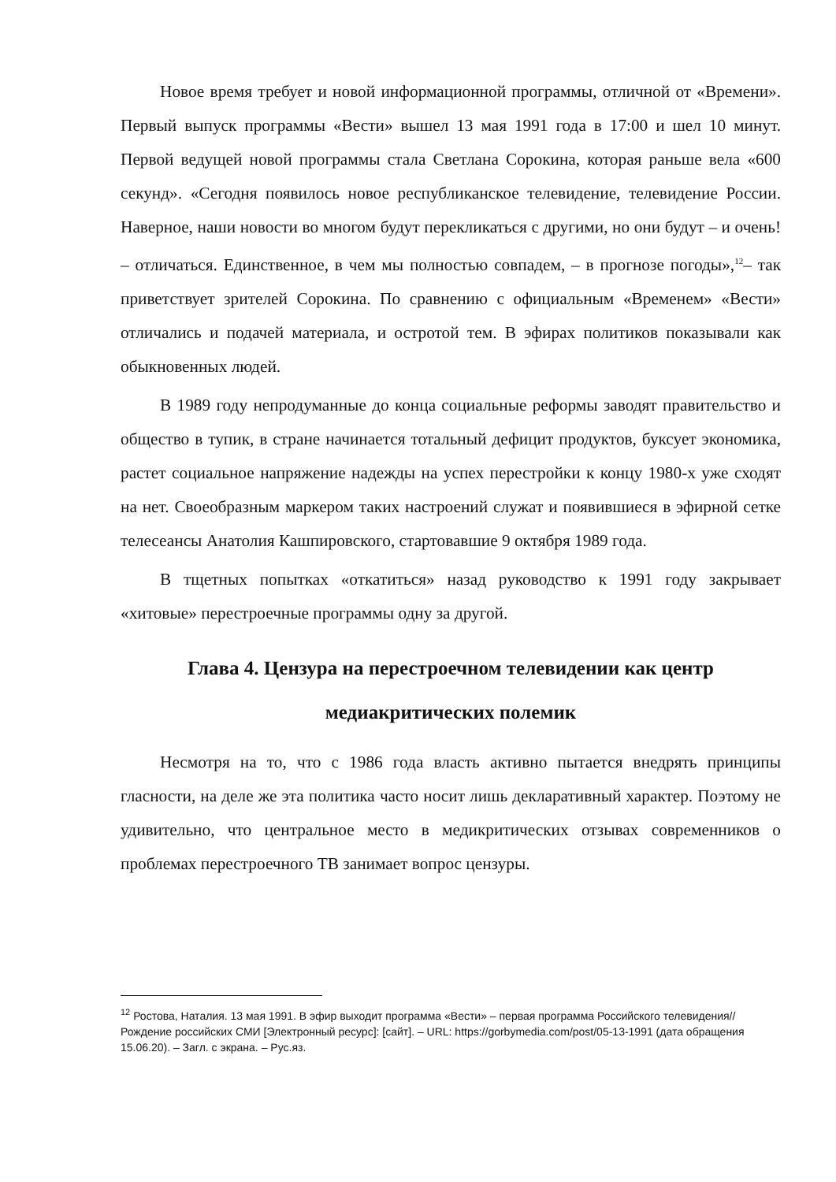Новое время требует и новой информационной программы, отличной от «Времени». Первый выпуск программы «Вести» вышел 13 мая 1991 года в 17:00 и шел 10 минут. Первой ведущей новой программы стала Светлана Сорокина, которая раньше вела «600 секунд». «Сегодня появилось новое республиканское телевидение, телевидение России. Наверное, наши новости во многом будут перекликаться с другими, но они будут – и очень! – отличаться. Единственное, в чем мы полностью совпадем, – в прогнозе погоды»,<sup>12</sup>– так приветствует зрителей Сорокина. По сравнению с официальным «Временем» «Вести» отличались и подачей материала, и остротой тем. В эфирах политиков показывали как обыкновенных людей.
В 1989 году непродуманные до конца социальные реформы заводят правительство и общество в тупик, в стране начинается тотальный дефицит продуктов, буксует экономика, растет социальное напряжение надежды на успех перестройки к концу 1980-х уже сходят на нет. Своеобразным маркером таких настроений служат и появившиеся в эфирной сетке телесеансы Анатолия Кашпировского, стартовавшие 9 октября 1989 года.
В тщетных попытках «откатиться» назад руководство к 1991 году закрывает «хитовые» перестроечные программы одну за другой.
Глава 4. Цензура на перестроечном телевидении как центр медиакритических полемик
Несмотря на то, что с 1986 года власть активно пытается внедрять принципы гласности, на деле же эта политика часто носит лишь декларативный характер. Поэтому не удивительно, что центральное место в медикритических отзывах современников о проблемах перестроечного ТВ занимает вопрос цензуры.
<sup>12</sup> Ростова, Наталия. 13 мая 1991. В эфир выходит программа «Вести» – первая программа Российского телевидения// Рождение российских СМИ [Электронный ресурс]: [сайт]. – URL: https://gorbymedia.com/post/05-13-1991 (дата обращения 15.06.20). – Загл. с экрана. – Рус.яз.